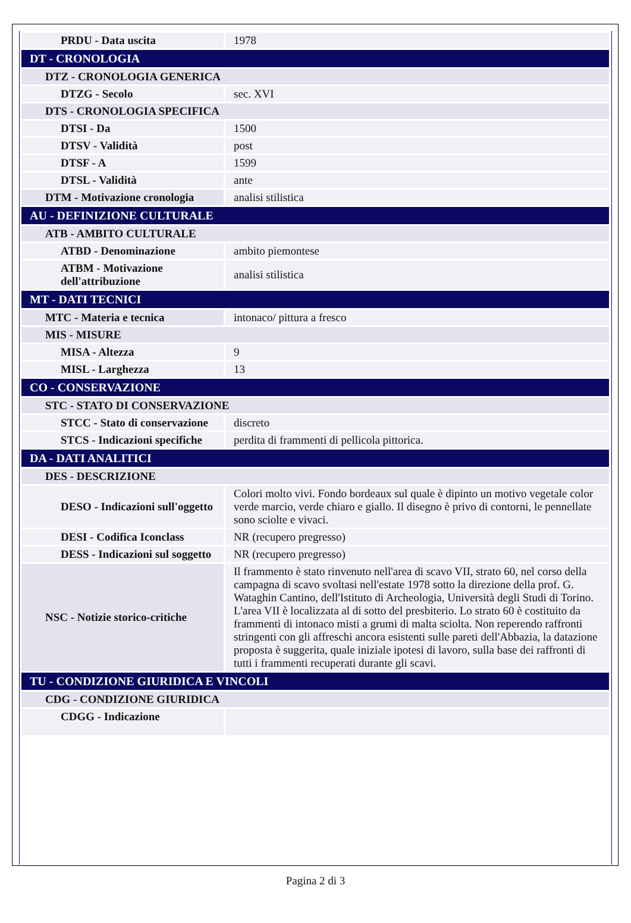| PRDU - Data uscita | 1978 |
| DT - CRONOLOGIA | |
| DTZ - CRONOLOGIA GENERICA | |
| DTZG - Secolo | sec. XVI |
| DTS - CRONOLOGIA SPECIFICA | |
| DTSI - Da | 1500 |
| DTSV - Validità | post |
| DTSF - A | 1599 |
| DTSL - Validità | ante |
| DTM - Motivazione cronologia | analisi stilistica |
| AU - DEFINIZIONE CULTURALE | |
| ATB - AMBITO CULTURALE | |
| ATBD - Denominazione | ambito piemontese |
| ATBM - Motivazione dell'attribuzione | analisi stilistica |
| MT - DATI TECNICI | |
| MTC - Materia e tecnica | intonaco/ pittura a fresco |
| MIS - MISURE | |
| MISA - Altezza | 9 |
| MISL - Larghezza | 13 |
| CO - CONSERVAZIONE | |
| STC - STATO DI CONSERVAZIONE | |
| STCC - Stato di conservazione | discreto |
| STCS - Indicazioni specifiche | perdita di frammenti di pellicola pittorica. |
| DA - DATI ANALITICI | |
| DES - DESCRIZIONE | |
| DESO - Indicazioni sull'oggetto | Colori molto vivi. Fondo bordeaux sul quale è dipinto un motivo vegetale color verde marcio, verde chiaro e giallo. Il disegno è privo di contorni, le pennellate sono sciolte e vivaci. |
| DESI - Codifica Iconclass | NR (recupero pregresso) |
| DESS - Indicazioni sul soggetto | NR (recupero pregresso) |
| NSC - Notizie storico-critiche | Il frammento è stato rinvenuto nell'area di scavo VII, strato 60, nel corso della campagna di scavo svoltasi nell'estate 1978 sotto la direzione della prof. G. Wataghin Cantino, dell'Istituto di Archeologia, Università degli Studi di Torino. L'area VII è localizzata al di sotto del presbiterio. Lo strato 60 è costituito da frammenti di intonaco misti a grumi di malta sciolta. Non reperendo raffronti stringenti con gli affreschi ancora esistenti sulle pareti dell'Abbazia, la datazione proposta è suggerita, quale iniziale ipotesi di lavoro, sulla base dei raffronti di tutti i frammenti recuperati durante gli scavi. |
| TU - CONDIZIONE GIURIDICA E VINCOLI | |
| CDG - CONDIZIONE GIURIDICA | |
| CDGG - Indicazione | |
Pagina 2 di 3